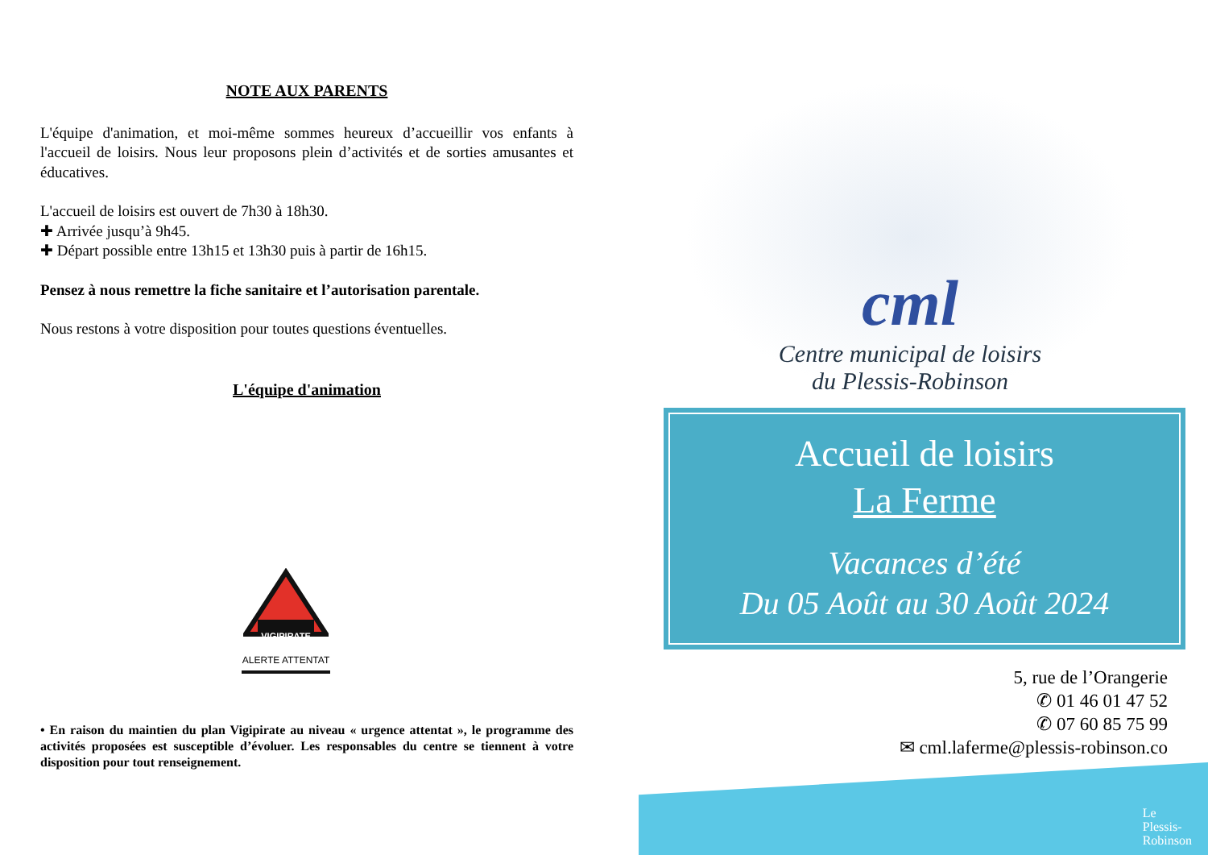NOTE AUX PARENTS
L'équipe d'animation, et moi-même sommes heureux d’accueillir vos enfants à l'accueil de loisirs. Nous leur proposons plein d’activités et de sorties amusantes et éducatives.
L'accueil de loisirs est ouvert de 7h30 à 18h30.
✚ Arrivée jusqu’à 9h45.
✚ Départ possible entre 13h15 et 13h30 puis à partir de 16h15.
Pensez à nous remettre la fiche sanitaire et l’autorisation parentale.
Nous restons à votre disposition pour toutes questions éventuelles.
L'équipe d'animation
VIGIPIRATE
ALERTE ATTENTAT
• En raison du maintien du plan Vigipirate au niveau « urgence attentat », le programme des activités proposées est susceptible d’évoluer. Les responsables du centre se tiennent à votre disposition pour tout renseignement.
cml
Centre municipal de loisirs
du Plessis-Robinson
Accueil de loisirs
La Ferme
Vacances d’été
Du 05 Août au 30 Août 2024
5, rue de l’Orangerie
✆ 01 46 01 47 52
✆ 07 60 85 75 99
✉ cml.laferme@plessis-robinson.co
Le
Plessis-
Robinson